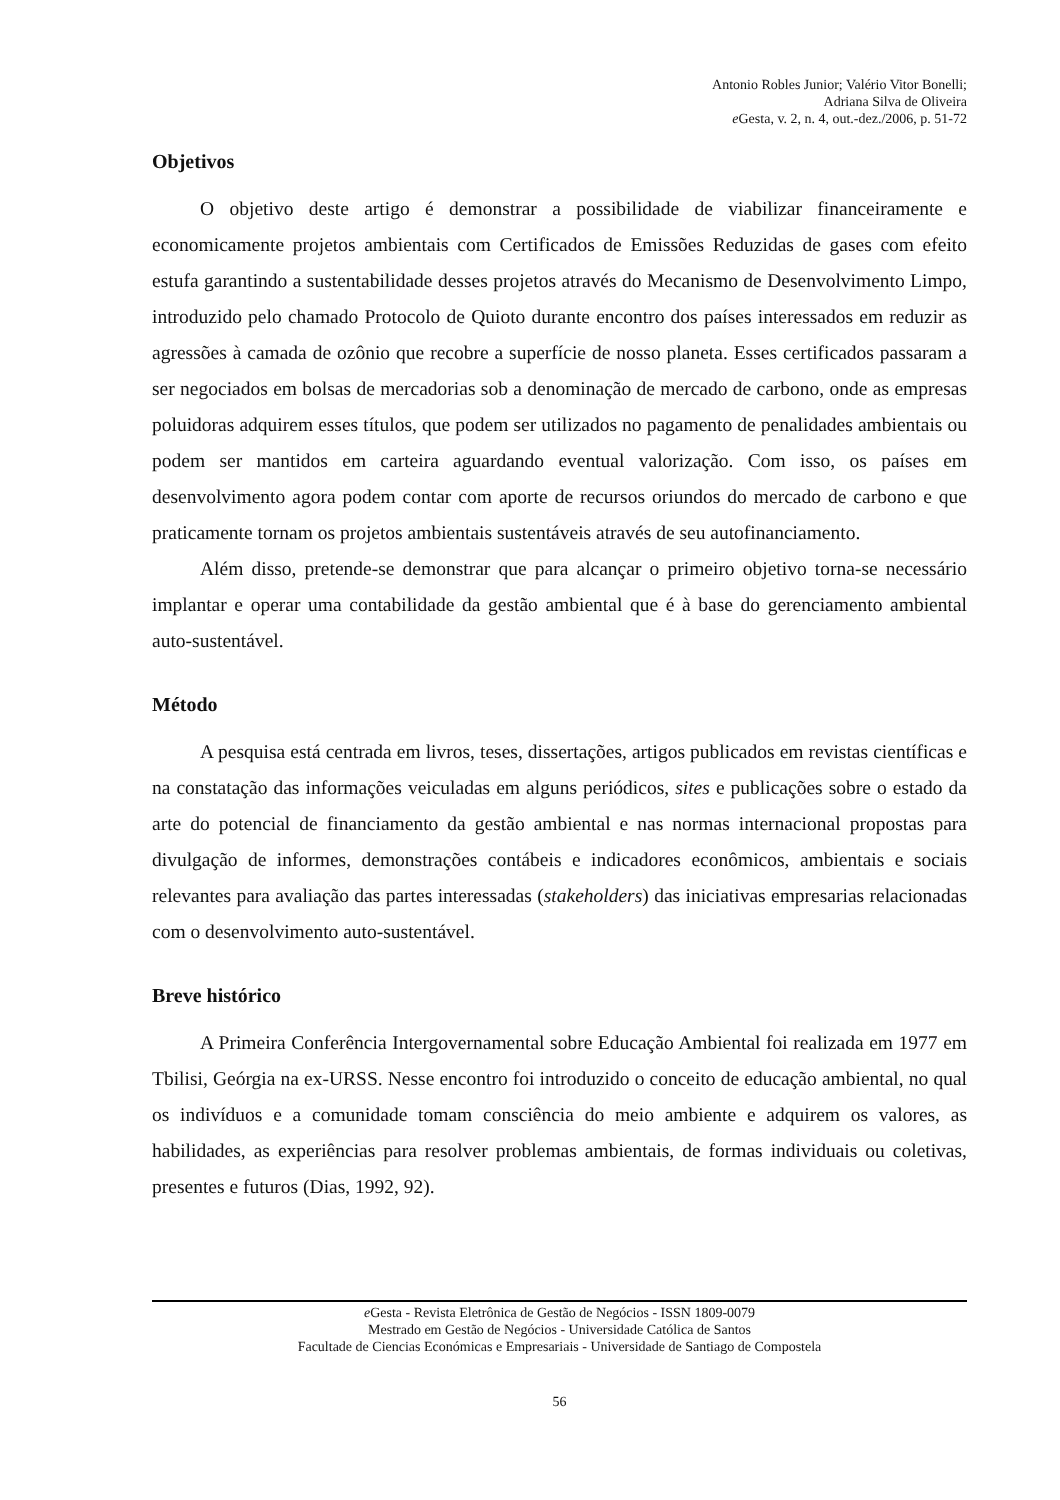Antonio Robles Junior; Valério Vitor Bonelli;
Adriana Silva de Oliveira
e Gesta, v. 2, n. 4, out.-dez./2006, p. 51-72
Objetivos
O objetivo deste artigo é demonstrar a possibilidade de viabilizar financeiramente e economicamente projetos ambientais com Certificados de Emissões Reduzidas de gases com efeito estufa garantindo a sustentabilidade desses projetos através do Mecanismo de Desenvolvimento Limpo, introduzido pelo chamado Protocolo de Quioto durante encontro dos países interessados em reduzir as agressões à camada de ozônio que recobre a superfície de nosso planeta. Esses certificados passaram a ser negociados em bolsas de mercadorias sob a denominação de mercado de carbono, onde as empresas poluidoras adquirem esses títulos, que podem ser utilizados no pagamento de penalidades ambientais ou podem ser mantidos em carteira aguardando eventual valorização. Com isso, os países em desenvolvimento agora podem contar com aporte de recursos oriundos do mercado de carbono e que praticamente tornam os projetos ambientais sustentáveis através de seu autofinanciamento.
Além disso, pretende-se demonstrar que para alcançar o primeiro objetivo torna-se necessário implantar e operar uma contabilidade da gestão ambiental que é à base do gerenciamento ambiental auto-sustentável.
Método
A pesquisa está centrada em livros, teses, dissertações, artigos publicados em revistas científicas e na constatação das informações veiculadas em alguns periódicos, sites e publicações sobre o estado da arte do potencial de financiamento da gestão ambiental e nas normas internacional propostas para divulgação de informes, demonstrações contábeis e indicadores econômicos, ambientais e sociais relevantes para avaliação das partes interessadas (stakeholders) das iniciativas empresarias relacionadas com o desenvolvimento auto-sustentável.
Breve histórico
A Primeira Conferência Intergovernamental sobre Educação Ambiental foi realizada em 1977 em Tbilisi, Geórgia na ex-URSS. Nesse encontro foi introduzido o conceito de educação ambiental, no qual os indivíduos e a comunidade tomam consciência do meio ambiente e adquirem os valores, as habilidades, as experiências para resolver problemas ambientais, de formas individuais ou coletivas, presentes e futuros (Dias, 1992, 92).
e Gesta - Revista Eletrônica de Gestão de Negócios - ISSN 1809-0079
Mestrado em Gestão de Negócios - Universidade Católica de Santos
Facultade de Ciencias Económicas e Empresariais - Universidade de Santiago de Compostela
56